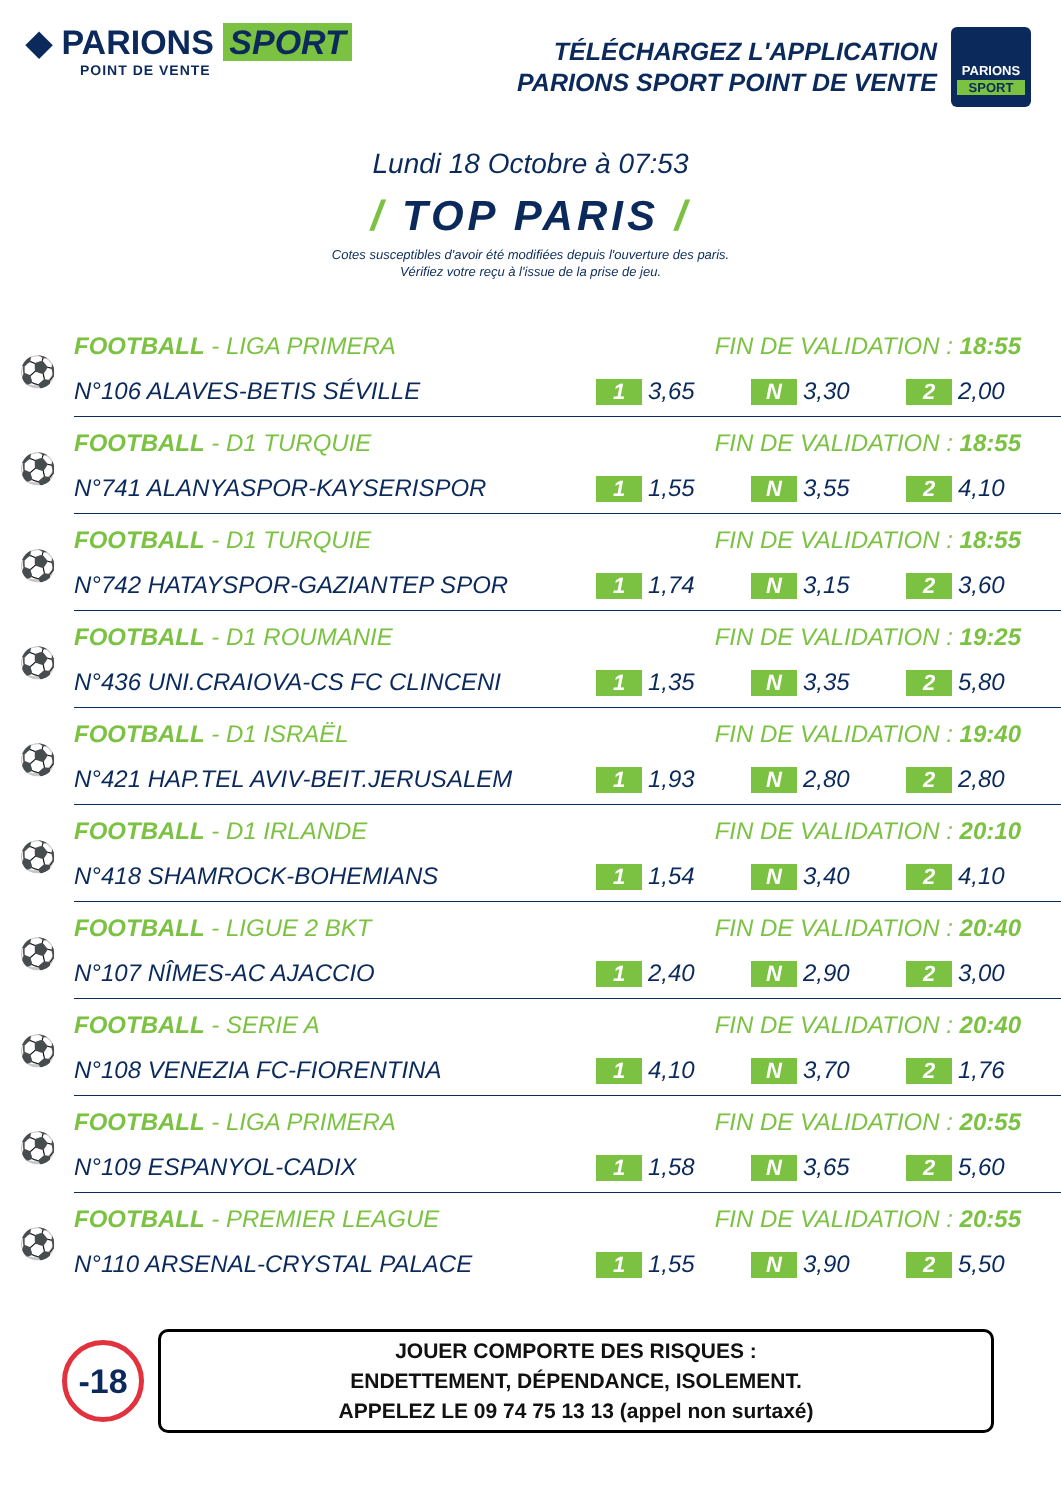◆ PARIONS SPORT
POINT DE VENTE
TÉLÉCHARGEZ L'APPLICATION
PARIONS SPORT POINT DE VENTE
PARIONS
SPORT
Lundi 18 Octobre à 07:53
/ TOP PARIS /
Cotes susceptibles d'avoir été modifiées depuis l'ouverture des paris.
Vérifiez votre reçu à l'issue de la prise de jeu.
| ⚽ | FOOTBALL - LIGA PRIMERA | FIN DE VALIDATION : 18:55 | | |
| | N°106 ALAVES-BETIS SÉVILLE | 1 3,65 | N 3,30 | 2 2,00 |
| ⚽ | FOOTBALL - D1 TURQUIE | FIN DE VALIDATION : 18:55 | | |
| | N°741 ALANYASPOR-KAYSERISPOR | 1 1,55 | N 3,55 | 2 4,10 |
| ⚽ | FOOTBALL - D1 TURQUIE | FIN DE VALIDATION : 18:55 | | |
| | N°742 HATAYSPOR-GAZIANTEP SPOR | 1 1,74 | N 3,15 | 2 3,60 |
| ⚽ | FOOTBALL - D1 ROUMANIE | FIN DE VALIDATION : 19:25 | | |
| | N°436 UNI.CRAIOVA-CS FC CLINCENI | 1 1,35 | N 3,35 | 2 5,80 |
| ⚽ | FOOTBALL - D1 ISRAËL | FIN DE VALIDATION : 19:40 | | |
| | N°421 HAP.TEL AVIV-BEIT.JERUSALEM | 1 1,93 | N 2,80 | 2 2,80 |
| ⚽ | FOOTBALL - D1 IRLANDE | FIN DE VALIDATION : 20:10 | | |
| | N°418 SHAMROCK-BOHEMIANS | 1 1,54 | N 3,40 | 2 4,10 |
| ⚽ | FOOTBALL - LIGUE 2 BKT | FIN DE VALIDATION : 20:40 | | |
| | N°107 NÎMES-AC AJACCIO | 1 2,40 | N 2,90 | 2 3,00 |
| ⚽ | FOOTBALL - SERIE A | FIN DE VALIDATION : 20:40 | | |
| | N°108 VENEZIA FC-FIORENTINA | 1 4,10 | N 3,70 | 2 1,76 |
| ⚽ | FOOTBALL - LIGA PRIMERA | FIN DE VALIDATION : 20:55 | | |
| | N°109 ESPANYOL-CADIX | 1 1,58 | N 3,65 | 2 5,60 |
| ⚽ | FOOTBALL - PREMIER LEAGUE | FIN DE VALIDATION : 20:55 | | |
| | N°110 ARSENAL-CRYSTAL PALACE | 1 1,55 | N 3,90 | 2 5,50 |
-18
JOUER COMPORTE DES RISQUES :
ENDETTEMENT, DÉPENDANCE, ISOLEMENT.
APPELEZ LE 09 74 75 13 13 (appel non surtaxé)